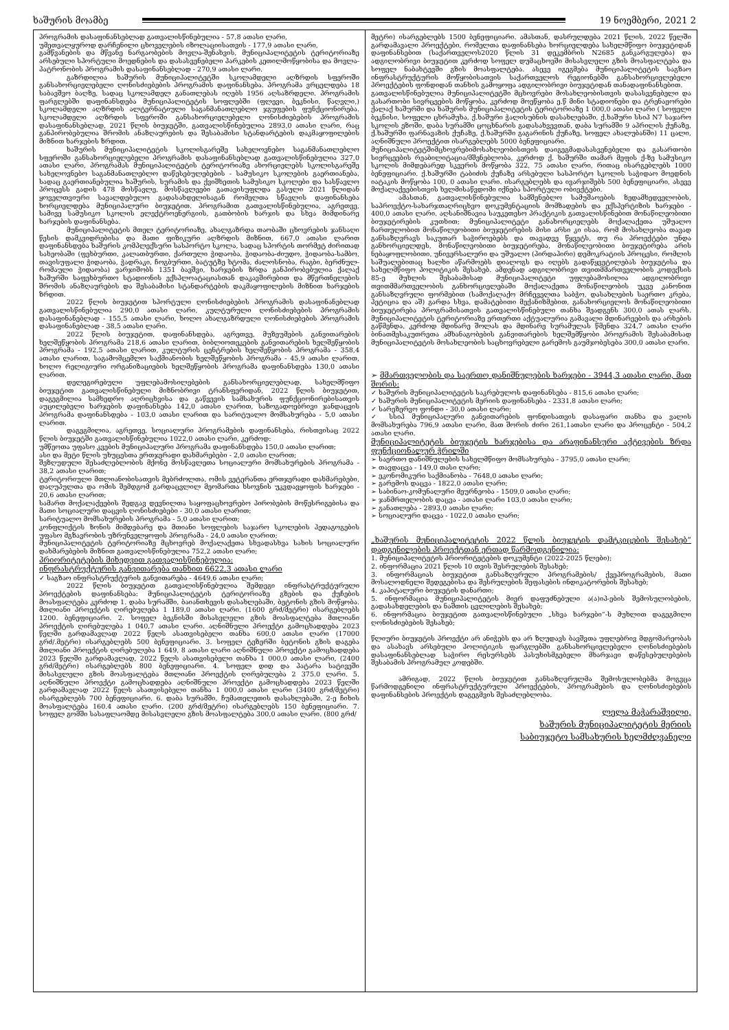ხაშურის მოამბე 19 ნოემბერი, 2021 2
პროგრამის დასაფინანსებლად გათვალისწინებულია - 57,8 ათასი ლარი,
უმეთვალყუროდ დარჩენილი ცხოველების იზოლაციისათვის - 177,9 ათასი ლარი,
გამწვანების და მწვანე ნარგაობების მოვლა-შენახვის, მუნიციპალიტეტის ტერიტორიაზე არსებული სპორტული მოედნების და დასასვენებელი პარკების კეთილმოწყობისა და მოვლა-პატრონობის პროგრამის დასაფინანსებლად - 270,9 ათასი ლარი.
გაზრდილია ხაშურის მუნიციპალიტეტში სკოლამდელი აღზრდის სფეროში განსახორციელებელი ღონისძიებების პროგრამის დაფინანსება. პროგრამა ვრცელდება 18 საბავშვო ბაღზე, სადაც სკოლამდელ განათლებას იღებს 1956 აღსაზრდელი. პროგრამის ფარგლებში დაფინანსდება მუნიციპალიტეტის სოფლებში (ფლევი, ბეკნისი, წაღვლი,) სკოლამდელი აღზრდის ალტერნატიული საგანმანათლებლო ჯგუფების ფუნქციონირება. სკოლამდელი აღზრდის სფეროში განსახორციელებელი ღონისძიებების პროგრამის დასაფინანსებლად, 2021 წლის ბიუჯეტში, გათვალისწინებულია 2893,0 ათასი ლარი, რაც განპირობებულია შრომის ანაზღაურების და შესაბამისი სტანდარტების დაკმაყოფილების მიზნით ხარჯების ზრდით.
ხაშურის მუნიციპალიტეტის სკოლისგარეშე სახელოვნებო საგანმანათლებლო სფეროში განსახორციელებელი პროგრამის დასაფინანსებლად გათვალისწინებულია 327,0 ათასი ლარი, პროგრამას მუნიციპალიტეტის ტერიტორიაზე ახორციელებს სკოლისგარეშე სახელოვნებო საგანმანათლებლო დაწესებულებების - სამუსიკო სკოლების გაერთიანება, სადაც გაერთიანებულია ხაშურის, სურამის და ქვიშხეთის სამუსიკო სკოლები და სასწავლო პროცესს გადის 478 მოსწავლე, მოსწავლეები გათავისუფლდა გასული 2021 წლიდან ყოველთვიური სავალდებულო გადასახდელისაგან რომელთა სწავლის დაფინანსება ხორციელდება მუნიციპალური ბიუჯეტით. პროგრამით გათვალისწინებულია, აგრეთვე, სამივე სამუსიკო სკოლის ელექტროენერგიის, გათბობის ხარჯის და სხვა მიმდინარე ხარჯების დაფინანსება.
მუნიციპალიტეტის მთელ ტერიტორიაზე, ახალგაზრდა თაობაში ცხოვრების ჯანსაღი წესის დამკვიდრებისა და მათი ფიზიკური აღზრდის მიზნით, 667,0 ათასი ლარით დაფინანსდება ხაშურის კომპლექსური სასპორტო სკოლა, სადაც სპორტის თორმეტ ძირითად სახეობაში (ფეხბურთი, კალათბურთი, ქართული ჭიდაობა, ჭიდაობა-ძიუდო, ჭიდაობა-სამბო, თავისუფალი ჭიდაობა, ჭადრაკი, ჩოგბურთი, ბატუტზე ხტომა, ძალოსნობა, რაგბი, ბერძნულ-რომაული ჭიდაობა) ვარჯიშობს 1351 ბავშვი, ხარჯების ზრდა განპირობებულია ქალაქ ხაშურში საფეხბურთო სტადიონის ექსპლოატაციასთან დაკავშირებით და მწვრთნელების შრომის ანაზღაურების და შესაბამისი სტანდარტების დაკმაყოფილების მიზნით ხარჯების ზრდით.
2022 წლის ბიუჯეტით სპორტული ღონისძიებების პროგრამის დასაფინანებლად გათვალისწინებულია 290,0 ათასი ლარი, კულტურული ღონისძიებების პროგრამის დასაფინანებლად - 155,5 ათასი ლარი, ხოლო ახალგაზრდული ღონისძიებების პროგრამის დასაფინანებლად - 38,5 ათასი ლარი.
2022 წლის ბიუჯეტით, დაფინანსდება, აგრეთვე, მუზეუმების განვითარების ხელშეწყობის პროგრამა 218,6 ათასი ლარით, ბიბლიოთეკების განვითარების ხელშეწყობის პროგრამა - 192,5 ათასი ლარით, კულტურის ცენტრების ხელშეწყობის პროგრამა - 358,4 ათასი ლარით, საგამომცემლო საქმიანობის ხელშეწყობის პროგრამა - 45,9 ათასი ლარით, ხოლო რელიგიური ორგანიზაციების ხელშეწყობის პროგრამა დაფინანსდება 130,0 ათასი ლარით.
დელეგირებული უფლებამოსილებების განსახორციელებლად, სახელმწიფო ბიუჯეტით გათვალისწინებული მიზნობრივი ტრანსფერიდან, 2022 წლის ბიუჯეტით, დაგეგმილია სამხედრო აღრიცხვისა და გაწვევის სამსახურის ფუნქციონირებისათვის აუცილებელი ხარჯების დაფინანსება 142,0 ათასი ლარით, საზოგადოებრივი ჯანდაცვის პროგრამა დაფინანსდება - 103,0 ათასი ლარით და სარიტუალო მომსახურება - 5,0 ათასი ლარით.
დაგეგმილია, აგრეთვე, სოციალური პროგრამების დაფინანსება, რისთვისაც 2022 წლის ბიუჯეტში გათვალისწინებულია 1022,0 ათასი ლარი, კერძოდ:
უმწეოთა უფასო კვების მუნიციპალური პროგრამა დაფინანსდება 150,0 ათასი ლარით;
ასი და მეტი წლის უხუცესთა ერთჯერადი დახმარებები - 2,0 ათასი ლარით;
შეზღუდული შესაძლებლობის მქონე მოსწავლეთა სოციალური მომსახურების პროგრამა - 38,2 ათასი ლარით;
ტერიტორიული მთლიანობისათვის მებრძოლთა, ომის ვეტერანთა ერთჯერადი დახმარებები, დაღუპულთა და ომის შემდგომ გარდაცვლილ მეომართა ხსოვნის უკვდავყოფის ხარჯები - 20,6 ათასი ლარით;
სამართ მოქალაქეების შედგავ დევნილთა საყოფაცხოვრებო პირობების მოწესრიგებისა და მათი სოციალური დაცვის ღონისძიებები - 30,0 ათასი ლარით;
სარიტუალო მომსახურების პროგრამა - 5,0 ათასი ლარით;
კონფლიქტის ზონის მიმდებარე და მთიანი სოფლების საჯარო სკოლების პედაგოგების უფასო მგზავრობის უზრუნველყოფის პროგრამა - 24,0 ათასი ლარით;
მუნიციპალიტეტის ტერიტორიაზე მცხოვრებ მოქალაქეთა სხვადასხვა სახის სოციალური დახმარებების მიზნით გათვალისწინებულია 752,2 ათასი ლარი;
პრიორიტეტების მიხედვით გათვალისწინებულია:
ინფრასტრუქტურის განვითარება თანხით 6622,3 ათასი ლარი
✓ საგზაო ინფრასტრუქტურის განვითარება - 4649,6 ათასი ლარი;
2022 წლის ბიუჯეტით გათვალისწინებულია შემდეგი ინფრასტრუქტურული პროექტების დაფინანსება: მუნიციპალიტეტის ტერიტორიაზე გზების და ქუჩების მოასფალტება კერძოდ 1. დაბა სურამში, ბაიანთხევის დასახლებაში, ბეტონის გზის მოწყობა. მთლიანი პროექტის ღირებულება 1 189,0 ათასი ლარი. (1600 გრძ/მეტრი) ისარგებლებს 1200. ბენეფიციარი. 2. სოფელ ბეკნისში მისასვლელი გზის მოასფალტება მთლიანი პროექტის ღირებულება 1 040,7 ათასი ლარი. აღნიშნული პროექტი გამოცხადდება 2023 წელში გარდამავლად 2022 წელს ასათვისებელი თანხა 600,0 ათასი ლარი (17000 გრძ/.მეტრი) ისარგებლებს 500 ბენეფიციარი. 3. სოფელ ტეზერში ბეტონის გზის დაგება მთლიანი პროექტის ღირებულება 1 649, 8 ათასი ლარი აღნიშნული პროექტი გამოცხადდება 2023 წელში გარდამავლად, 2022 წელს ასათვისებელი თანხა 1 000,0 ათასი ლარი, (2400 გრძ/მეტრი) ისარგებლებს 800 ბენეფიციარი. 4. სოფელ დიდ და პატარა სატივეში მისასვლელი გზის მოასფალტება მთლიანი პროექტის ღირებულება 2 375.0 ლარი. 5. აღნიშნული პროექტი გამოცხადდება აღნიშნული პროექტი გამოცხადდება 2023 წელში გარდამავლად 2022 წელს ასათვისებელი თანხა 1 000,0 ათასი ლარი (3400 გრძ/მეტრი) ისარგებლებს 700 ბენეფიციარი. 6. დაბა სურამში, ჩუმათელეთის დასახლებაში, 2-ე ჩიხის მოასფალტება 160.4 ათასი ლარი. (200 გრძ/მეტრი) ისარგებლებს 150 ბენეფიციარი. 7. სოფელ გომში სასაფლაომდე მისასვლელი გზის მოასფალტება 300,0 ათასი ლარი. (800 გრძ/
მეტრი) ისარგებლებს 1500 ბენეფიციარი. ამასთან, დასრულდება 2021 წლის, 2022 წელში გარდამავალი პროექტები, რომელთა დაფინანსება ხორციელდება სახელმწიფო ბიუჯეტიდან დაფინანსებით (საქართველოს2020 წლის 31 დეკემბრის N2685 განკარგულება) და ადგილობრივი ბიუჯეტით კერძოდ სოფელ დუმაცხოვში მისასვლელი გზის მოასფალტება და სოფელ ნაბახტევში გზის მოასფალტება. ასევე იგეგმება მუნიციპალიტეტის საგზაო ინფრასტრუქტურის მოწყობისათვის საქართველოს რეგიონებში განსახორციელებელი პროექტების ფონდიდან თანხის გამოყოფა ადგილობრივი ბიუჯეტიდან თანადაფინანსებით.
გათვალისწინებულია მუნიციპალიტეტში მცხოვრები მოსახლეობისთვის დასასვენებელი და გასართობი სივრცეების მოწყობა, კერძოდ მოეწყობა ე.წ მინი სტადიონები და ტრენაჟორები ქალაქ ხაშურში და ხაშურის მუნიციპალიტეტის ტერიტორიაზე 1 000,0 ათასი ლარი ( სოფელი ბეკნისი, სოფელი ცხრამუხა, ქ.ხაშური ჭალისუბნის დასახლებაში, ქ.ხაშური სსიპ N7 საჯარო სკოლის ეზოში, დაბა სურამში ცოცხნარის გადასახვევთან, დაბა სურამში 9 აპრილის ქუჩაზე, ქ.ხაშურში ფარნავაზის ქუჩაზე, ქ.ხაშურში გაგარინის ქუჩაზე, სოფელ ახალუბანში) 11 ცალი, აღნიშნული პროექტით ისარგებლებს 5000 ბენეფიციარი.
მუნიციპალიტეტშიმცხოვრებიმოსახლეობისთვის დაიგეგმადასასვენებელი და გასართობი სივრცეების რეაბილიტაცია/მშენებლობა, კერძოდ ქ. ხაშურში თამარ მეფის ქ-ზე სამუსიკო სკოლის მიმდებარედ სკვერის მოწყობა 322, 75 ათასი ლარი, რითაც ისარგებლებს 1000 ბენეფიციარი. ქ.ხაშურში ტაბიძის ქუჩაზე არსებული სასპორტო სკოლის საჭიდაო მოედნის იატაკის მოწყობა 100, 0 ათასი ლარი. ისარგებლებს და ივარჯიშებს 500 ბენეფიციარი, ასევე მოქალაქეებისთვის ხელმისაწვდომი იქნება სპორტული ობიექტები.
ამასთან, გათვალისწინებულია სამშენებლო სამუშაოების ზედამხედველობის, საპროექტო-სახარჯთაღრიცხვო დოკუმენტაციის მომზადების და ექსპერტიზის ხარჯები - 400,0 ათასი ლარი. აღსანიშნავია საუკეთესო პრაქტიკის გათვალისწინებით მონაწილეობითი ბიუჯეტირების კუთხით; მუნიციპალიტეტი განახორციელებს მოქალაქეთა უშუალო ჩართულობით მონაწილეობითი ბიუჯეტირების მისი არსი კი ისაა, რომ მოსახლეობა თავად განსაზღვრავს საკუთარ საჭიროებებს და თავადვე წყვეტს, თუ რა პროექტები უნდა განხორციელდეს, მონაწილეობითი ბიუჯეტირება, მონაწილეობითი ბიუჯეტირება არის ნებაყოფლობითი, უნივერსალური და უშუალო (პირდაპირი) დემოკრატიის პროცესი, რომლის საშუალებითაც ხალხი აწარმოებს დიალოგს და იღებს გადაწყვეტილებას ბიუჯეტისა და სახელმწიფო პოლიტიკის შესახებ. ამდენად ადგილობრივი თვითმმართველობის კოდექსის 85-ე მუხლის შესაბამისად მუნიციპალიტეტი უფლებამოსილია ადგილობრივი თვითმმართველობის განხორციელებაში მოქალაქეთა მონაწილეობის უკვე კანონით განსაზღვრული ფორმებით (სამოქალაქო მრჩეველთა საბჭო, დასახლების საერთო კრება, პეტიცია და აშ) გარდა სხვა, დამატებითი მექანიზმებით, განახორციელოს მონაწილეობითი ბიუჯეტირება პროგრამისათვის გათვალისწინებული თანხა შეადგენს 300,0 ათას ლარს. მუნიციპალიტეტის ტერიტორიაზე ერთერთი აქტუალურია გამავალი მდინარეების და არხების გაწმენდა, კერძოდ მდინარე შოლას და მდინარე სურამულას წმენდა 324,7 ათასი ლარი ბინათმესაკუთრეთა ამხანაგობების განვითარების ხელშემწყობი პროგრამის შესაბამისად მუნიციპალიტეტის მოსახლეობის საცხოვრებელი გარემოს გაუმჯობესება 300,0 ათასი ლარი.
➢ მმართველობის და საერთო დანიშნულების ხარჯები - 3944,3 ათასი ლარი, მათ შორის:
✓ ხაშურის მუნიციპალიტეტის საკრებულოს დაფინანსება - 815,6 ათასი ლარი;
✓ ხაშურის მუნიციპალიტეტის მერიის დაფინანსება - 2331,8 ათასი ლარი;
✓ სარეზერვო ფონდი - 30,0 ათასი ლარი;
✓ სსიპ მუნიციპალური განვითარების ფონდისათვის დასაფარი თანხა და ვალის მომსახურება 796,9 ათასი ლარი, მათ შორის ძირი 261,1ათასი ლარი და პროცენტი - 504,2 ათასი ლარი.
მუნიციპალიტეტის ბიუჯეტის ხარჯებისა და არაფინანსური აქტივების ზრდა ფუნქციონალურ ჭრილში
➢ საერთო დანიშნულების სახელმწიფო მომსახურება - 3795,0 ათასი ლარი;
➢ თავდაცვა - 149,0 თასი ლარი;
➢ ეკონომიკური საქმიანობა - 7648,0 ათასი ლარი;
➢ გარემოს დაცვა - 1822,0 ათასი ლარი;
➢ საბინაო-კომუნალური მეურნეობა - 1509,0 ათასი ლარი;
➢ ჯანმრთელობის დაცვა - ათასი ლარი 103,0 ათასი ლარი;
➢ განათლება - 2893,0 ათასი ლარი;
➢ სოციალური დაცვა - 1022,0 ათასი ლარი;
„ხაშურის მუნიციპალიტეტის 2022 წლის ბიუჯეტის დამტკიცების შესახებ“ დადგენილების პროექტთან ერთად წარმოდგენილია:
1. მუნიციპალიტეტის პრიორიტეტების დოკუმენტი (2022-2025 წლები);
2. ინფორმაცია 2021 წლის 10 თვის შესრულების შესახებ;
3. ინფორმაციას ბიუჯეტით განსაზღვრული პროგრამების/ ქვეპროგრამების, მათი მოსალოდნელი შედეგებისა და შესრულების შეფასების ინდიკატორების შესახებ;
4. კაპიტალური ბიუჯეტის დანართი;
5. ინფორმაცია მუნიციპალიტეტის მიერ დაფუძნებული ა(ა)იპ-ების შემოსულობების, გადასახდელების და ნაშთის ცვლილების შესახებ;
6. ინფორმაცია ბიუჯეტით გათვალისწინებული „სხვა ხარჯები“-ს მუხლით დაგეგმილი ღონისძიებების შესახებ;
წლიური ბიუჯეტის პროექტი არ ანიჭებს და არ ზღუდავს ბავშვთა უფლებრივ მდგომარეობას და ასახავს არსებული პოლიტიკის ფარგლებში განსახორციელებელი ღონისძიებების დასაფინანსებლად საჭირო რესურსებს პასუხისმგებელი მხარჯავი დაწესებულებების შესაბამის პროგრამულ კოდებში.
ამრიგად, 2022 წლის ბიუჯეტით განსაზღვრულმა შემოსულობებმა მოგვცა წარმოდგენილი ინფრასტრუქტურული პროექტების, პროგრამების და ღონისძიებების დაფინანსების პროექტის დაგეგმვის შესაძლებლობა.
ლელა მაჭარაშვილი,
ხაშურის მუნიციპალიტეტის მერიის
საბიუჯეტო სამსახურის ხელმძღვანელი